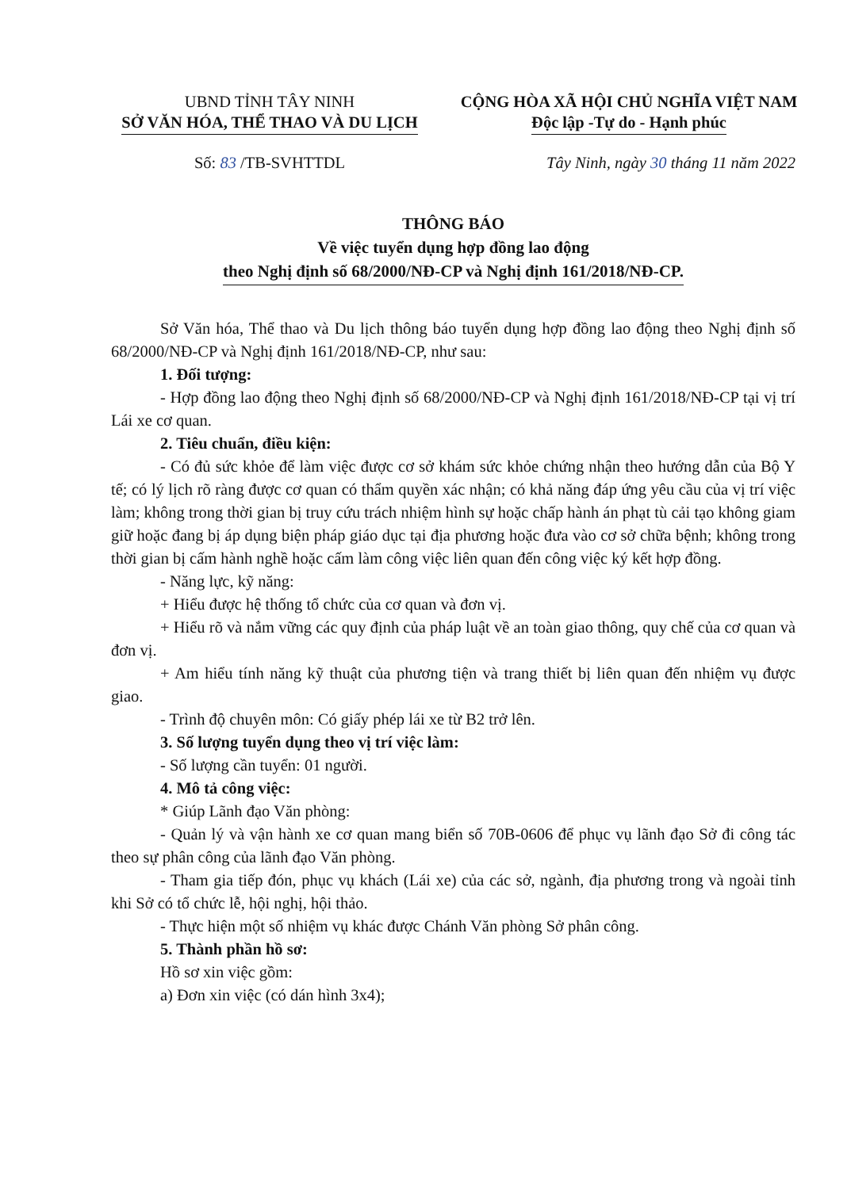UBND TỈNH TÂY NINH
SỞ VĂN HÓA, THỂ THAO VÀ DU LỊCH
CỘNG HÒA XÃ HỘI CHỦ NGHĨA VIỆT NAM
Độc lập -Tự do - Hạnh phúc
Số: 83 /TB-SVHTTDL Tây Ninh, ngày 30 tháng 11 năm 2022
THÔNG BÁO
Về việc tuyển dụng hợp đồng lao động
theo Nghị định số 68/2000/NĐ-CP và Nghị định 161/2018/NĐ-CP.
Sở Văn hóa, Thể thao và Du lịch thông báo tuyển dụng hợp đồng lao động theo Nghị định số 68/2000/NĐ-CP và Nghị định 161/2018/NĐ-CP, như sau:
1. Đối tượng:
- Hợp đồng lao động theo Nghị định số 68/2000/NĐ-CP và Nghị định 161/2018/NĐ-CP tại vị trí Lái xe cơ quan.
2. Tiêu chuẩn, điều kiện:
- Có đủ sức khỏe để làm việc được cơ sở khám sức khỏe chứng nhận theo hướng dẫn của Bộ Y tế; có lý lịch rõ ràng được cơ quan có thẩm quyền xác nhận; có khả năng đáp ứng yêu cầu của vị trí việc làm; không trong thời gian bị truy cứu trách nhiệm hình sự hoặc chấp hành án phạt tù cải tạo không giam giữ hoặc đang bị áp dụng biện pháp giáo dục tại địa phương hoặc đưa vào cơ sở chữa bệnh; không trong thời gian bị cấm hành nghề hoặc cấm làm công việc liên quan đến công việc ký kết hợp đồng.
- Năng lực, kỹ năng:
+ Hiểu được hệ thống tổ chức của cơ quan và đơn vị.
+ Hiểu rõ và nắm vững các quy định của pháp luật về an toàn giao thông, quy chế của cơ quan và đơn vị.
+ Am hiểu tính năng kỹ thuật của phương tiện và trang thiết bị liên quan đến nhiệm vụ được giao.
- Trình độ chuyên môn: Có giấy phép lái xe từ B2 trở lên.
3. Số lượng tuyển dụng theo vị trí việc làm:
- Số lượng cần tuyển: 01 người.
4. Mô tả công việc:
* Giúp Lãnh đạo Văn phòng:
- Quản lý và vận hành xe cơ quan mang biển số 70B-0606 để phục vụ lãnh đạo Sở đi công tác theo sự phân công của lãnh đạo Văn phòng.
- Tham gia tiếp đón, phục vụ khách (Lái xe) của các sở, ngành, địa phương trong và ngoài tỉnh khi Sở có tổ chức lễ, hội nghị, hội thảo.
- Thực hiện một số nhiệm vụ khác được Chánh Văn phòng Sở phân công.
5. Thành phần hồ sơ:
Hồ sơ xin việc gồm:
a) Đơn xin việc (có dán hình 3x4);